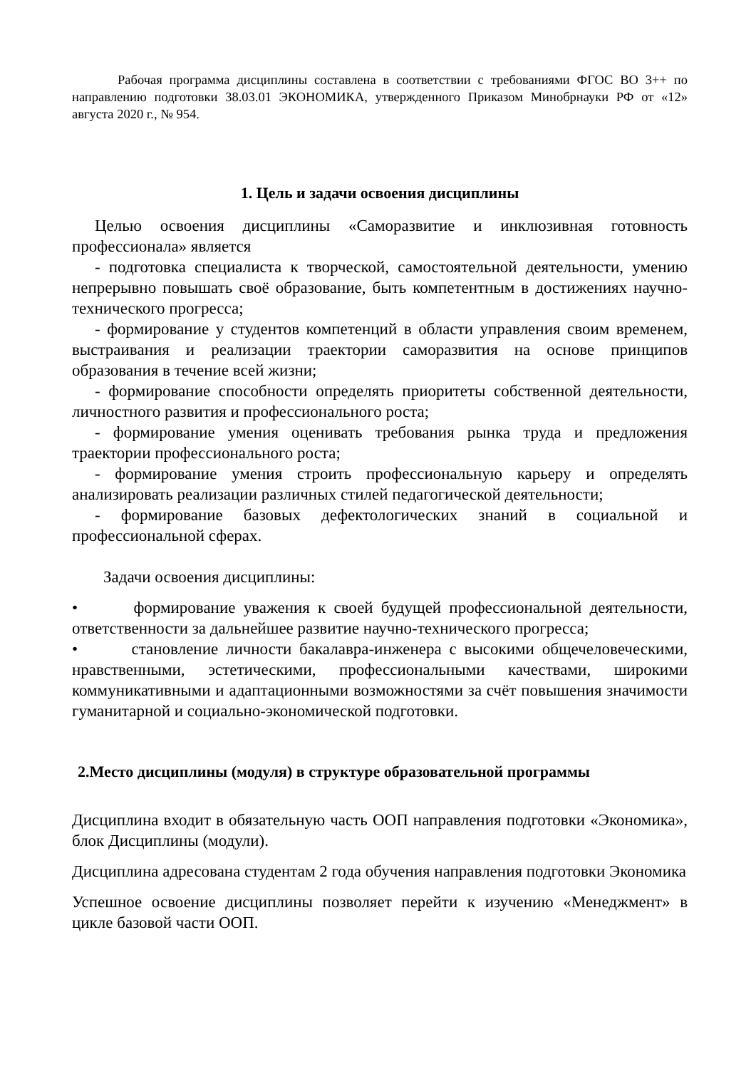Рабочая программа дисциплины составлена в соответствии с требованиями ФГОС ВО 3++ по направлению подготовки 38.03.01 ЭКОНОМИКА, утвержденного Приказом Минобрнауки РФ от «12» августа 2020 г., № 954.
1. Цель и задачи освоения дисциплины
Целью освоения дисциплины «Саморазвитие и инклюзивная готовность профессионала» является
- подготовка специалиста к творческой, самостоятельной деятельности, умению непрерывно повышать своё образование, быть компетентным в достижениях научно-технического прогресса;
- формирование у студентов компетенций в области управления своим временем, выстраивания и реализации траектории саморазвития на основе принципов образования в течение всей жизни;
- формирование способности определять приоритеты собственной деятельности, личностного развития и профессионального роста;
- формирование умения оценивать требования рынка труда и предложения траектории профессионального роста;
- формирование умения строить профессиональную карьеру и определять анализировать реализации различных стилей педагогической деятельности;
- формирование базовых дефектологических знаний в социальной и профессиональной сферах.
Задачи освоения дисциплины:
• формирование уважения к своей будущей профессиональной деятельности, ответственности за дальнейшее развитие научно-технического прогресса;
• становление личности бакалавра-инженера с высокими общечеловеческими, нравственными, эстетическими, профессиональными качествами, широкими коммуникативными и адаптационными возможностями за счёт повышения значимости гуманитарной и социально-экономической подготовки.
2.Место дисциплины (модуля) в структуре образовательной программы
Дисциплина входит в обязательную часть ООП направления подготовки «Экономика», блок Дисциплины (модули).
Дисциплина адресована студентам 2 года обучения направления подготовки Экономика
Успешное освоение дисциплины позволяет перейти к изучению «Менеджмент» в цикле базовой части ООП.